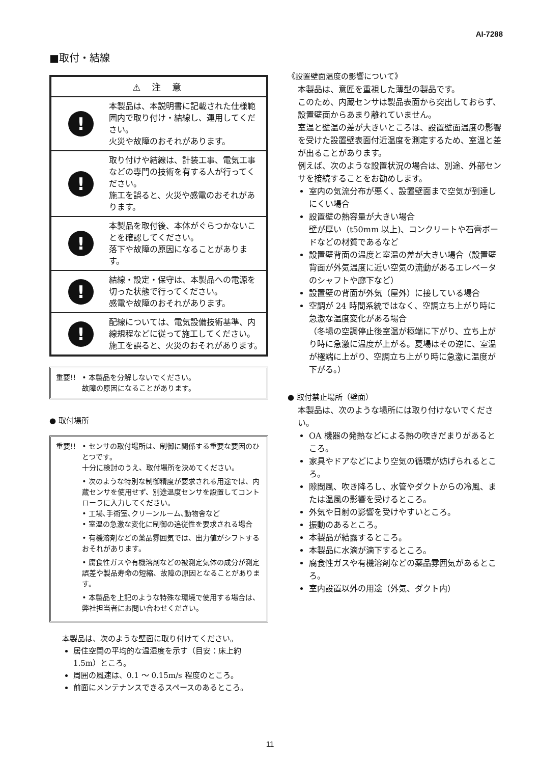AI-7288
■取付・結線
⚠ 注 意
!
本製品は、本説明書に記載された仕様範囲内で取り付け・結線し、運用してください。
火災や故障のおそれがあります。
!
取り付けや結線は、計装工事、電気工事などの専門の技術を有する人が行ってください。
施工を誤ると、火災や感電のおそれがあります。
!
本製品を取付後、本体がぐらつかないことを確認してください。
落下や故障の原因になることがあります。
!
結線・設定・保守は、本製品への電源を切った状態で行ってください。
感電や故障のおそれがあります。
!
配線については、電気設備技術基準、内線規程などに従って施工してください。
施工を誤ると、火災のおそれがあります。
重要!! • 本製品を分解しないでください。
故障の原因になることがあります。
● 取付場所
重要!! • センサの取付場所は、制御に関係する重要な要因のひとつです。
十分に検討のうえ、取付場所を決めてください。
• 次のような特別な制御精度が要求される用途では、内蔵センサを使用せず、別途温度センサを設置してコントローラに入力してください。
• 工場､手術室､クリーンルーム､動物舎など
• 室温の急激な変化に制御の追従性を要求される場合
• 有機溶剤などの薬品雰囲気では、出力値がシフトするおそれがあります。
• 腐食性ガスや有機溶剤などの被測定気体の成分が測定誤差や製品寿命の短縮、故障の原因となることがあります。
• 本製品を上記のような特殊な環境で使用する場合は、弊社担当者にお問い合わせください。
本製品は、次のような壁面に取り付けてください。
居住空間の平均的な温湿度を示す（目安：床上約 1.5m）ところ。
周囲の風速は、0.1 ～ 0.15m/s 程度のところ。
前面にメンテナンスできるスペースのあるところ。
《設置壁面温度の影響について》
本製品は、意匠を重視した薄型の製品です。
このため、内蔵センサは製品表面から突出しておらず、設置壁面からあまり離れていません。
室温と壁温の差が大きいところは、設置壁面温度の影響を受けた設置壁表面付近温度を測定するため、室温と差が出ることがあります。
例えば、次のような設置状況の場合は、別途、外部センサを接続することをお勧めします。
室内の気流分布が悪く、設置壁面まで空気が到達しにくい場合
設置壁の熱容量が大きい場合
壁が厚い（t50mm 以上)、コンクリートや石膏ボードなどの材質であるなど
設置壁背面の温度と室温の差が大きい場合（設置壁背面が外気温度に近い空気の流動があるエレベータのシャフトや廊下など）
設置壁の背面が外気（屋外）に接している場合
空調が 24 時間系統ではなく、空調立ち上がり時に急激な温度変化がある場合
（冬場の空調停止後室温が極端に下がり、立ち上がり時に急激に温度が上がる。夏場はその逆に、室温が極端に上がり、空調立ち上がり時に急激に温度が下がる。）
● 取付禁止場所（壁面）
本製品は、次のような場所には取り付けないでください。
OA 機器の発熱などによる熱の吹きだまりがあるところ。
家具やドアなどにより空気の循環が妨げられるところ。
隙間風、吹き降ろし、水管やダクトからの冷風、または温風の影響を受けるところ。
外気や日射の影響を受けやすいところ。
振動のあるところ。
本製品が結露するところ。
本製品に水滴が滴下するところ。
腐食性ガスや有機溶剤などの薬品雰囲気があるところ。
室内設置以外の用途（外気、ダクト内）
11